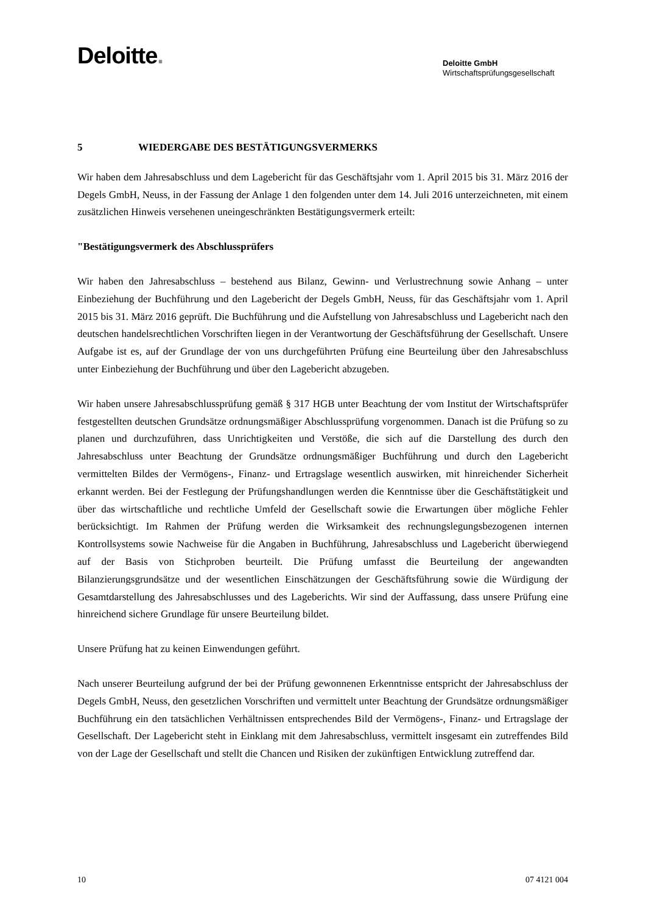Deloitte.
Deloitte GmbH
Wirtschaftsprüfungsgesellschaft
5 WIEDERGABE DES BESTÄTIGUNGSVERMERKS
Wir haben dem Jahresabschluss und dem Lagebericht für das Geschäftsjahr vom 1. April 2015 bis 31. März 2016 der Degels GmbH, Neuss, in der Fassung der Anlage 1 den folgenden unter dem 14. Juli 2016 unterzeichneten, mit einem zusätzlichen Hinweis versehenen uneingeschränkten Bestätigungsvermerk erteilt:
"Bestätigungsvermerk des Abschlussprüfers
Wir haben den Jahresabschluss – bestehend aus Bilanz, Gewinn- und Verlustrechnung sowie Anhang – unter Einbeziehung der Buchführung und den Lagebericht der Degels GmbH, Neuss, für das Geschäftsjahr vom 1. April 2015 bis 31. März 2016 geprüft. Die Buchführung und die Aufstellung von Jahresabschluss und Lagebericht nach den deutschen handelsrechtlichen Vorschriften liegen in der Verantwortung der Geschäftsführung der Gesellschaft. Unsere Aufgabe ist es, auf der Grundlage der von uns durchgeführten Prüfung eine Beurteilung über den Jahresabschluss unter Einbeziehung der Buchführung und über den Lagebericht abzugeben.
Wir haben unsere Jahresabschlussprüfung gemäß § 317 HGB unter Beachtung der vom Institut der Wirtschaftsprüfer festgestellten deutschen Grundsätze ordnungsmäßiger Abschlussprüfung vorgenommen. Danach ist die Prüfung so zu planen und durchzuführen, dass Unrichtigkeiten und Verstöße, die sich auf die Darstellung des durch den Jahresabschluss unter Beachtung der Grundsätze ordnungsmäßiger Buchführung und durch den Lagebericht vermittelten Bildes der Vermögens-, Finanz- und Ertragslage wesentlich auswirken, mit hinreichender Sicherheit erkannt werden. Bei der Festlegung der Prüfungshandlungen werden die Kenntnisse über die Geschäftstätigkeit und über das wirtschaftliche und rechtliche Umfeld der Gesellschaft sowie die Erwartungen über mögliche Fehler berücksichtigt. Im Rahmen der Prüfung werden die Wirksamkeit des rechnungslegungsbezogenen internen Kontrollsystems sowie Nachweise für die Angaben in Buchführung, Jahresabschluss und Lagebericht überwiegend auf der Basis von Stichproben beurteilt. Die Prüfung umfasst die Beurteilung der angewandten Bilanzierungsgrundsätze und der wesentlichen Einschätzungen der Geschäftsführung sowie die Würdigung der Gesamtdarstellung des Jahresabschlusses und des Lageberichts. Wir sind der Auffassung, dass unsere Prüfung eine hinreichend sichere Grundlage für unsere Beurteilung bildet.
Unsere Prüfung hat zu keinen Einwendungen geführt.
Nach unserer Beurteilung aufgrund der bei der Prüfung gewonnenen Erkenntnisse entspricht der Jahresabschluss der Degels GmbH, Neuss, den gesetzlichen Vorschriften und vermittelt unter Beachtung der Grundsätze ordnungsmäßiger Buchführung ein den tatsächlichen Verhältnissen entsprechendes Bild der Vermögens-, Finanz- und Ertragslage der Gesellschaft. Der Lagebericht steht in Einklang mit dem Jahresabschluss, vermittelt insgesamt ein zutreffendes Bild von der Lage der Gesellschaft und stellt die Chancen und Risiken der zukünftigen Entwicklung zutreffend dar.
10 07 4121 004